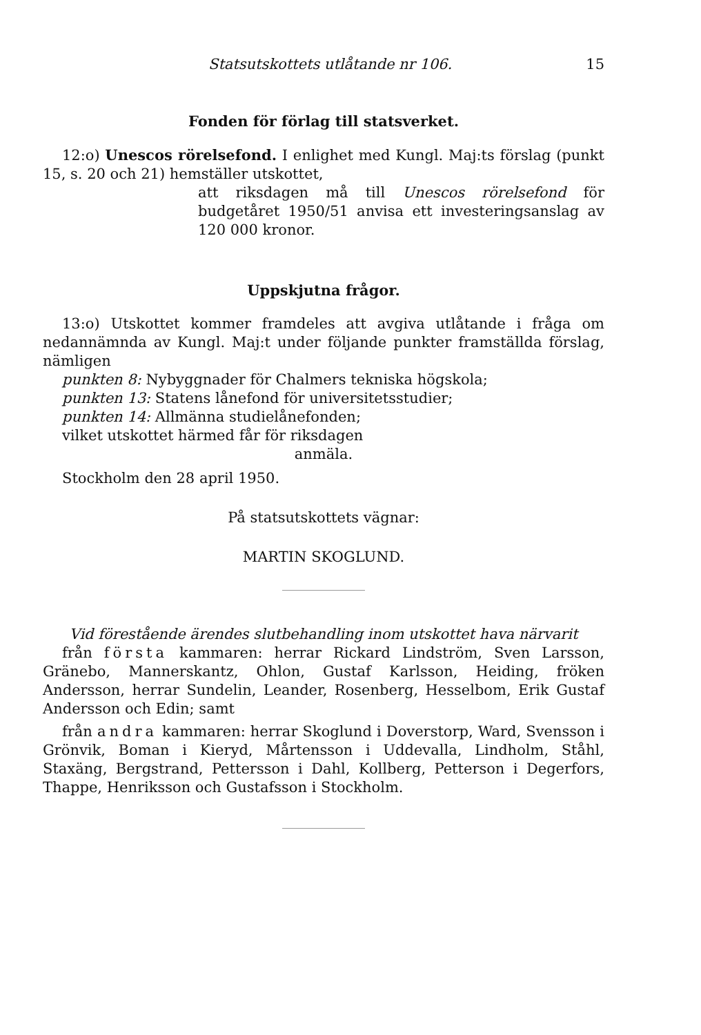Statsutskottets utlåtande nr 106. 15
Fonden för förlag till statsverket.
12:o) Unescos rörelsefond. I enlighet med Kungl. Maj:ts förslag (punkt 15, s. 20 och 21) hemställer utskottet,
att riksdagen må till Unescos rörelsefond för budgetåret 1950/51 anvisa ett investeringsanslag av 120 000 kronor.
Uppskjutna frågor.
13:o) Utskottet kommer framdeles att avgiva utlåtande i fråga om nedannämnda av Kungl. Maj:t under följande punkter framställda förslag, nämligen
punkten 8: Nybyggnader för Chalmers tekniska högskola;
punkten 13: Statens lånefond för universitetsstudier;
punkten 14: Allmänna studielånefonden;
vilket utskottet härmed får för riksdagen
anmäla.
Stockholm den 28 april 1950.
På statsutskottets vägnar:
MARTIN SKOGLUND.
Vid förestående ärendes slutbehandling inom utskottet hava närvarit
från första kammaren: herrar Rickard Lindström, Sven Larsson, Gränebo, Mannerskantz, Ohlon, Gustaf Karlsson, Heiding, fröken Andersson, herrar Sundelin, Leander, Rosenberg, Hesselbom, Erik Gustaf Andersson och Edin; samt
från andra kammaren: herrar Skoglund i Doverstorp, Ward, Svensson i Grönvik, Boman i Kieryd, Mårtensson i Uddevalla, Lindholm, Ståhl, Staxäng, Bergstrand, Pettersson i Dahl, Kollberg, Petterson i Degerfors, Thappe, Henriksson och Gustafsson i Stockholm.